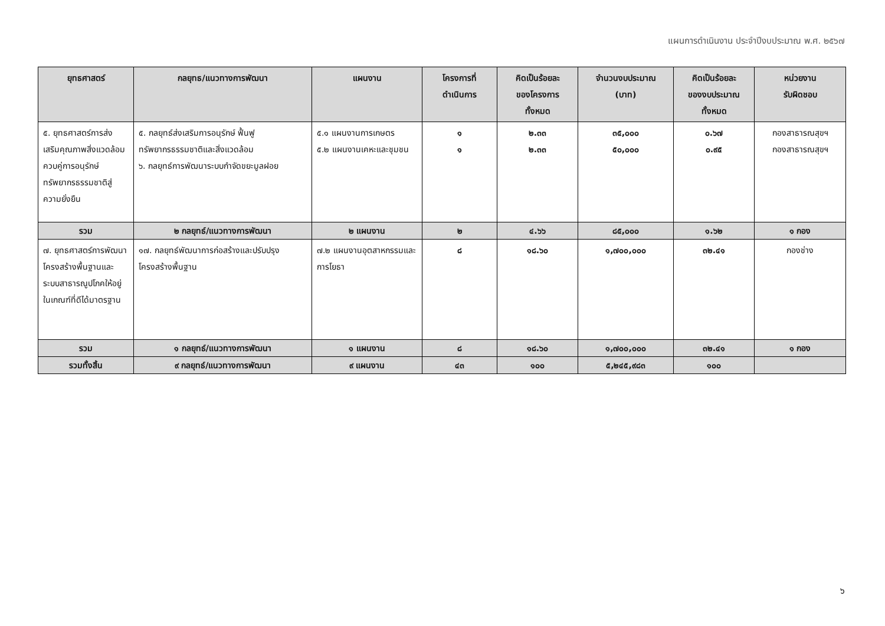แผนการดำเนินงาน ประจำปีงบประมาณ พ.ศ. ๒๕๖๗
| ยุทธศาสตร์ | กลยุทธ/แนวทางการพัฒนา | แผนงาน | โครงการที่ ดำเนินการ | คิดเป็นร้อยละ ของโครงการ ทั้งหมด | จำนวนงบประมาณ (บาท) | คิดเป็นร้อยละ ของงบประมาณ ทั้งหมด | หน่วยงาน รับผิดชอบ |
| --- | --- | --- | --- | --- | --- | --- | --- |
| ๕. ยุทธศาสตร์การส่งเสริมคุณภาพสิ่งแวดล้อมควบคู่การอนุรักษ์ ทรัพยากรธรรมชาติสู่ความยั่งยืน | ๕. กลยุทธ์ส่งเสริมการอนุรักษ์ ฟื้นฟูทรัพยากรธรรมชาติและสิ่งแวดล้อม ๖. กลยุทธ์การพัฒนาระบบกำจัดขยะมูลฝอย | ๕.๑ แผนงานการเกษตร ๕.๒ แผนงานเคหะและชุมชน | ๑ ๑ | ๒.๓๓ ๒.๓๓ | ๓๕,๐๐๐ ๕๐,๐๐๐ | ๐.๖๗ ๐.๙๕ | กองสาธารณสุขฯ กองสาธารณสุขฯ |
| รวม | ๒ กลยุทธ์/แนวทางการพัฒนา | ๒ แผนงาน | ๒ | ๔.๖๖ | ๘๕,๐๐๐ | ๑.๖๒ | ๑ กอง |
| ๗. ยุทธศาสตร์การพัฒนาโครงสร้างพื้นฐานและระบบสาธารณูปโภคให้อยู่ในเกณฑ์ที่ดีได้มาตรฐาน | ๑๗. กลยุทธ์พัฒนาการก่อสร้างและปรับปรุงโครงสร้างพื้นฐาน | ๗.๒ แผนงานอุตสาหกรรมและการโยธา | ๘ | ๑๘.๖๐ | ๑,๗๐๐,๐๐๐ | ๓๒.๔๑ | กองช่าง |
| รวม | ๑ กลยุทธ์/แนวทางการพัฒนา | ๑ แผนงาน | ๘ | ๑๘.๖๐ | ๑,๗๐๐,๐๐๐ | ๓๒.๔๑ | ๑ กอง |
| รวมทั้งสิ้น | ๙ กลยุทธ์/แนวทางการพัฒนา | ๙ แผนงาน | ๔๓ | ๑๐๐ | ๕,๒๔๕,๙๘๓ | ๑๐๐ | |
๖